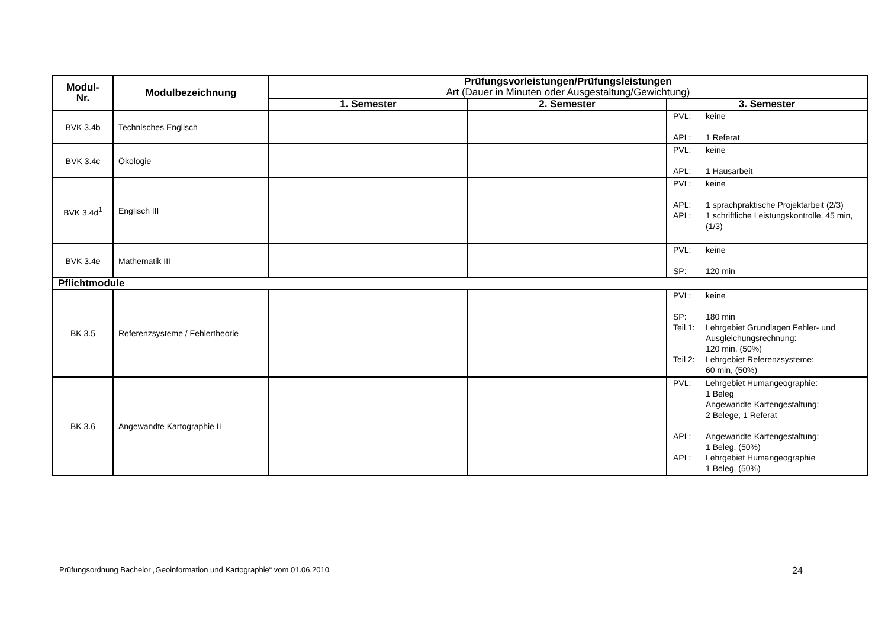| Modul- Nr. | Modulbezeichnung | Prüfungsvorleistungen/Prüfungsleistungen Art (Dauer in Minuten oder Ausgestaltung/Gewichtung) | | |
| --- | --- | --- | --- | --- |
| | | 1. Semester | 2. Semester | 3. Semester |
| BVK 3.4b | Technisches Englisch | | | PVL: keine APL: 1 Referat |
| BVK 3.4c | Ökologie | | | PVL: keine APL: 1 Hausarbeit |
| BVK 3.4d<sup>1</sup> | Englisch III | | | PVL: keine APL: 1 sprachpraktische Projektarbeit (2/3) APL: 1 schriftliche Leistungskontrolle, 45 min, (1/3) |
| BVK 3.4e | Mathematik III | | | PVL: keine SP: 120 min |
| Pflichtmodule | | | | |
| BK 3.5 | Referenzsysteme / Fehlertheorie | | | PVL: keine SP: 180 min Teil 1: Lehrgebiet Grundlagen Fehler- und Ausgleichungsrechnung: 120 min, (50%) Teil 2: Lehrgebiet Referenzsysteme: 60 min, (50%) |
| BK 3.6 | Angewandte Kartographie II | | | PVL: Lehrgebiet Humangeographie: 1 Beleg Angewandte Kartengestaltung: 2 Belege, 1 Referat APL: Angewandte Kartengestaltung: 1 Beleg, (50%) APL: Lehrgebiet Humangeographie 1 Beleg, (50%) |
Prüfungsordnung Bachelor „Geoinformation und Kartographie“ vom 01.06.2010
24